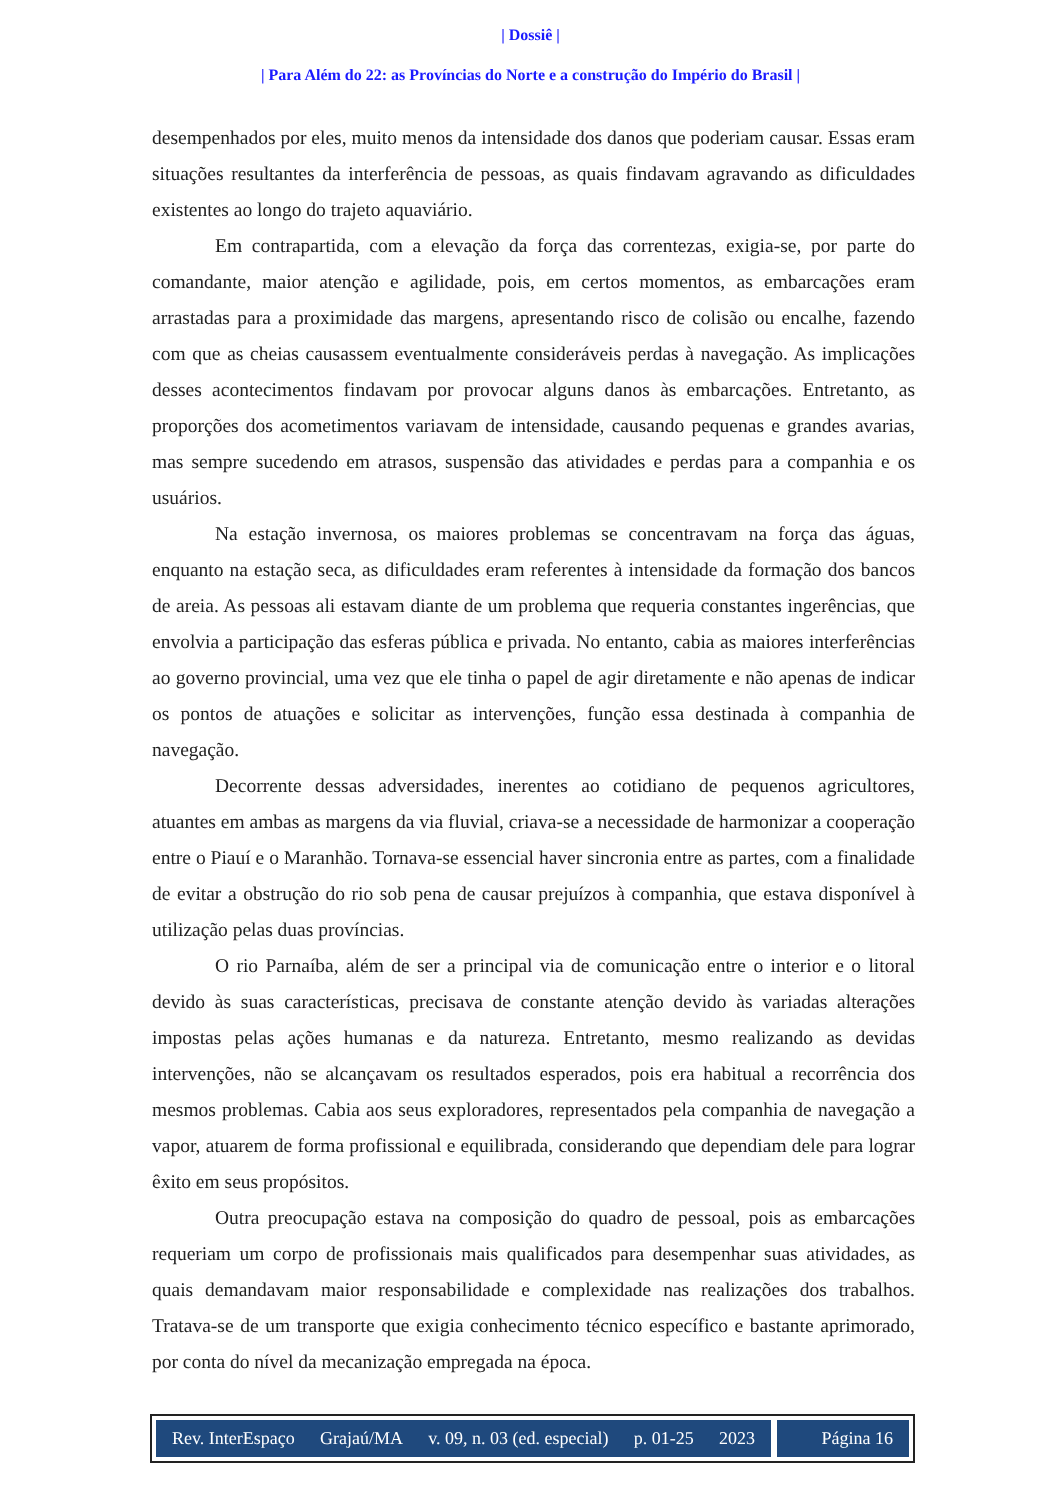| Dossiê |
| Para Além do 22: as Províncias do Norte e a construção do Império do Brasil |
desempenhados por eles, muito menos da intensidade dos danos que poderiam causar. Essas eram situações resultantes da interferência de pessoas, as quais findavam agravando as dificuldades existentes ao longo do trajeto aquaviário.
Em contrapartida, com a elevação da força das correntezas, exigia-se, por parte do comandante, maior atenção e agilidade, pois, em certos momentos, as embarcações eram arrastadas para a proximidade das margens, apresentando risco de colisão ou encalhe, fazendo com que as cheias causassem eventualmente consideráveis perdas à navegação. As implicações desses acontecimentos findavam por provocar alguns danos às embarcações. Entretanto, as proporções dos acometimentos variavam de intensidade, causando pequenas e grandes avarias, mas sempre sucedendo em atrasos, suspensão das atividades e perdas para a companhia e os usuários.
Na estação invernosa, os maiores problemas se concentravam na força das águas, enquanto na estação seca, as dificuldades eram referentes à intensidade da formação dos bancos de areia. As pessoas ali estavam diante de um problema que requeria constantes ingerências, que envolvia a participação das esferas pública e privada. No entanto, cabia as maiores interferências ao governo provincial, uma vez que ele tinha o papel de agir diretamente e não apenas de indicar os pontos de atuações e solicitar as intervenções, função essa destinada à companhia de navegação.
Decorrente dessas adversidades, inerentes ao cotidiano de pequenos agricultores, atuantes em ambas as margens da via fluvial, criava-se a necessidade de harmonizar a cooperação entre o Piauí e o Maranhão. Tornava-se essencial haver sincronia entre as partes, com a finalidade de evitar a obstrução do rio sob pena de causar prejuízos à companhia, que estava disponível à utilização pelas duas províncias.
O rio Parnaíba, além de ser a principal via de comunicação entre o interior e o litoral devido às suas características, precisava de constante atenção devido às variadas alterações impostas pelas ações humanas e da natureza. Entretanto, mesmo realizando as devidas intervenções, não se alcançavam os resultados esperados, pois era habitual a recorrência dos mesmos problemas. Cabia aos seus exploradores, representados pela companhia de navegação a vapor, atuarem de forma profissional e equilibrada, considerando que dependiam dele para lograr êxito em seus propósitos.
Outra preocupação estava na composição do quadro de pessoal, pois as embarcações requeriam um corpo de profissionais mais qualificados para desempenhar suas atividades, as quais demandavam maior responsabilidade e complexidade nas realizações dos trabalhos. Tratava-se de um transporte que exigia conhecimento técnico específico e bastante aprimorado, por conta do nível da mecanização empregada na época.
Rev. InterEspaço Grajaú/MA v. 09, n. 03 (ed. especial) p. 01-25 2023
Página 16